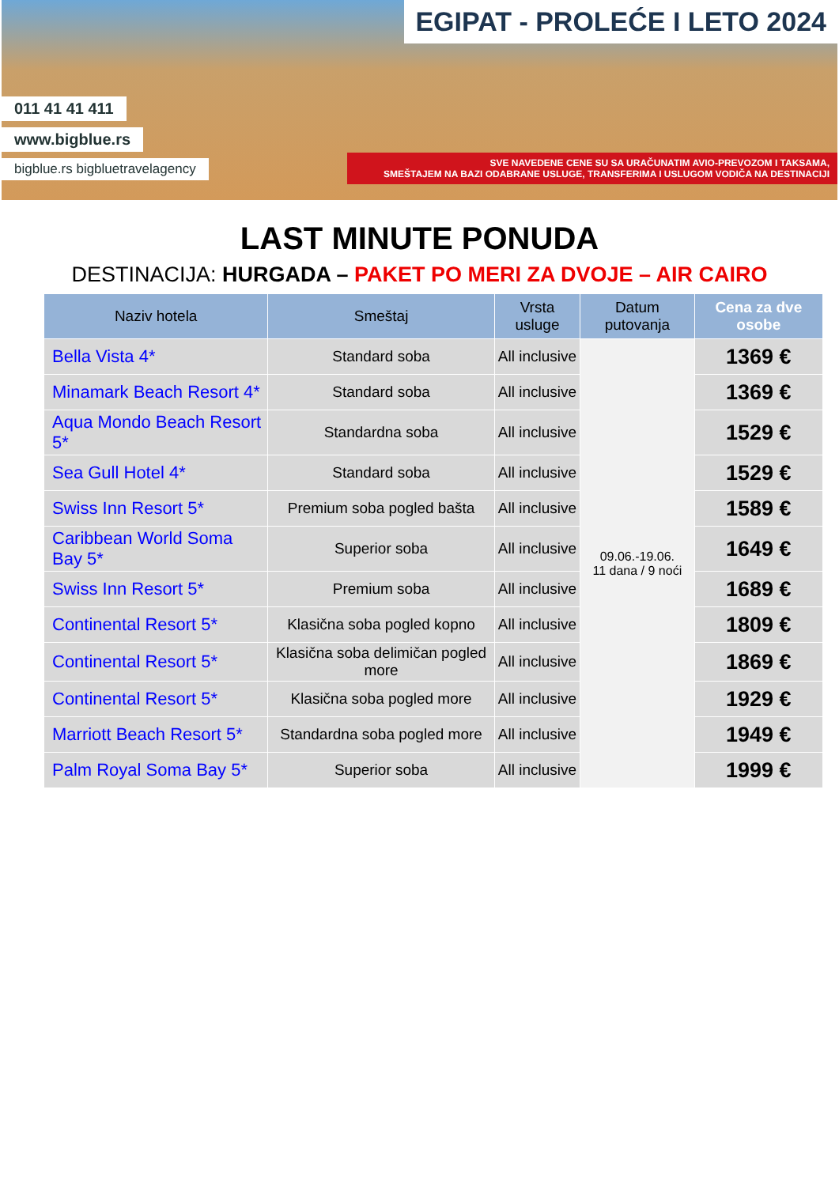011 41 41 411
www.bigblue.rs
bigblue.rs bigbluetravelagency
EGIPAT - PROLEĆE I LETO 2024
SVE NAVEDENE CENE SU SA URAČUNATIM AVIO-PREVOZOM I TAKSAMA,
SMEŠTAJEM NA BAZI ODABRANE USLUGE, TRANSFERIMA I USLUGOM VODIČA NA DESTINACIJI
LAST MINUTE PONUDA
DESTINACIJA: HURGADA – PAKET PO MERI ZA DVOJE – AIR CAIRO
| Naziv hotela | Smeštaj | Vrsta usluge | Datum putovanja | Cena za dve osobe |
| --- | --- | --- | --- | --- |
| Bella Vista 4* | Standard soba | All inclusive | 09.06.-19.06. 11 dana / 9 noći | 1369 € |
| Minamark Beach Resort 4* | Standard soba | All inclusive | | 1369 € |
| Aqua Mondo Beach Resort 5* | Standardna soba | All inclusive | | 1529 € |
| Sea Gull Hotel 4* | Standard soba | All inclusive | | 1529 € |
| Swiss Inn Resort 5* | Premium soba pogled bašta | All inclusive | | 1589 € |
| Caribbean World Soma Bay 5* | Superior soba | All inclusive | | 1649 € |
| Swiss Inn Resort 5* | Premium soba | All inclusive | | 1689 € |
| Continental Resort 5* | Klasična soba pogled kopno | All inclusive | | 1809 € |
| Continental Resort 5* | Klasična soba delimičan pogled more | All inclusive | | 1869 € |
| Continental Resort 5* | Klasična soba pogled more | All inclusive | | 1929 € |
| Marriott Beach Resort 5* | Standardna soba pogled more | All inclusive | | 1949 € |
| Palm Royal Soma Bay 5* | Superior soba | All inclusive | | 1999 € |